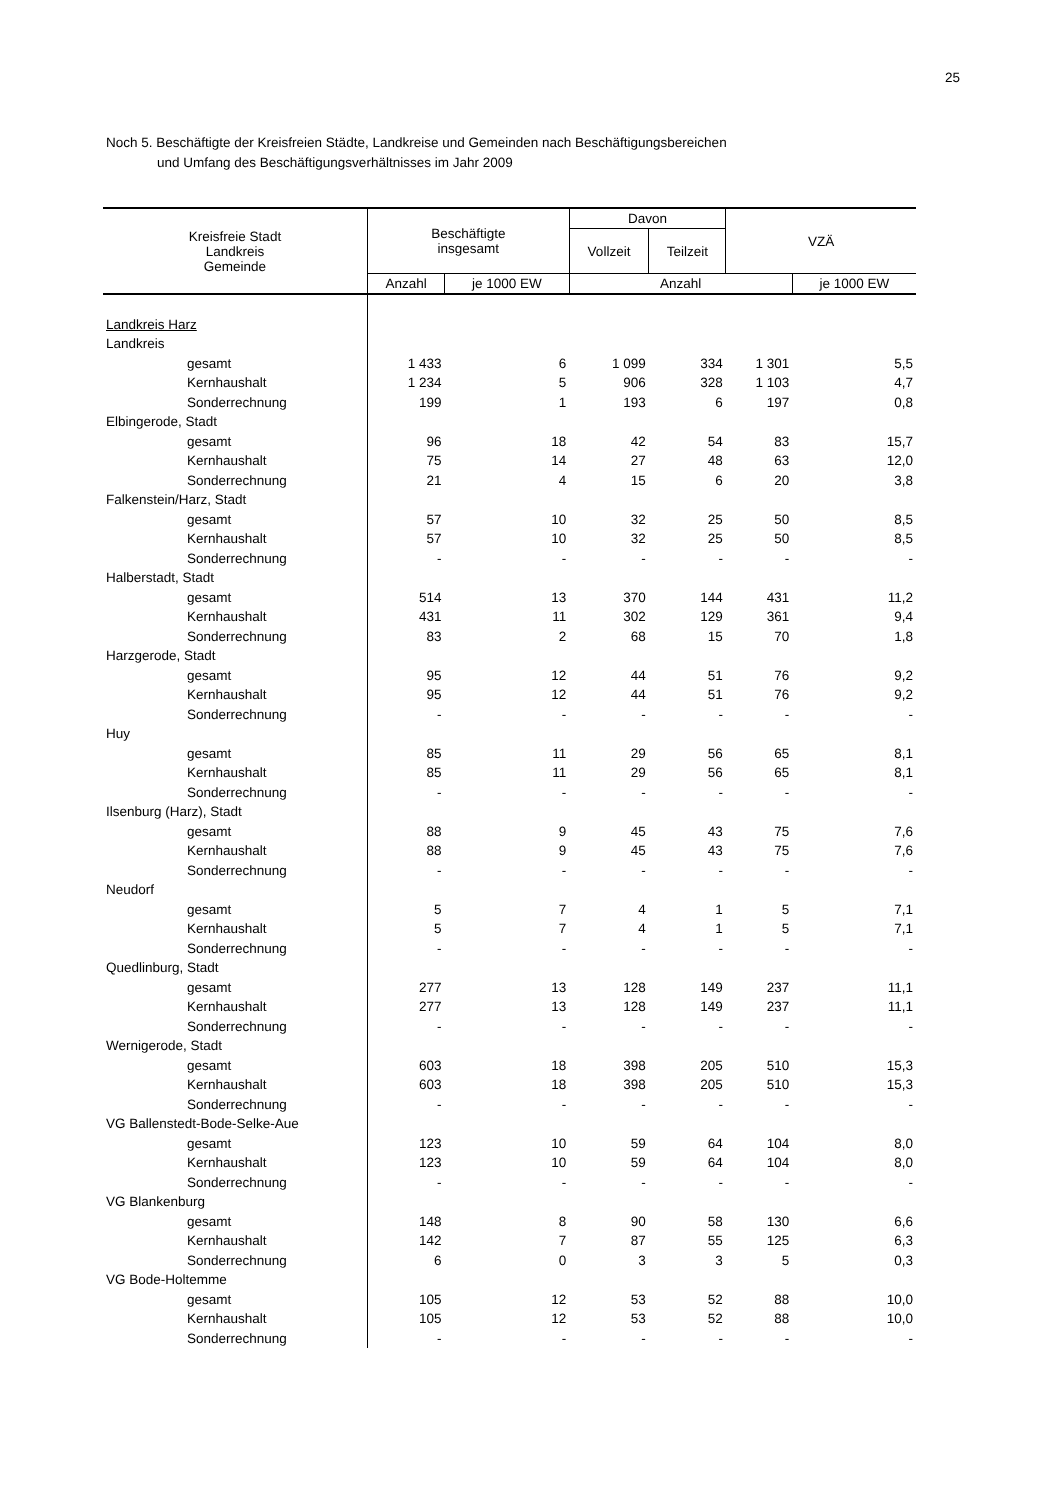25
Noch 5. Beschäftigte der Kreisfreien Städte, Landkreise und Gemeinden nach Beschäftigungsbereichen
und Umfang des Beschäftigungsverhältnisses im Jahr 2009
| Kreisfreie Stadt Landkreis Gemeinde | Beschäftigte insgesamt | | Davon | | VZÄ | |
| --- | --- | --- | --- | --- | --- | --- |
| | | | Vollzeit | Teilzeit | | |
| | Anzahl | je 1000 EW | Anzahl | | | je 1000 EW |
| Landkreis Harz | | | | | | |
| Landkreis | | | | | | |
| gesamt | 1 433 | 6 | 1 099 | 334 | 1 301 | 5,5 |
| Kernhaushalt | 1 234 | 5 | 906 | 328 | 1 103 | 4,7 |
| Sonderrechnung | 199 | 1 | 193 | 6 | 197 | 0,8 |
| Elbingerode, Stadt | | | | | | |
| gesamt | 96 | 18 | 42 | 54 | 83 | 15,7 |
| Kernhaushalt | 75 | 14 | 27 | 48 | 63 | 12,0 |
| Sonderrechnung | 21 | 4 | 15 | 6 | 20 | 3,8 |
| Falkenstein/Harz, Stadt | | | | | | |
| gesamt | 57 | 10 | 32 | 25 | 50 | 8,5 |
| Kernhaushalt | 57 | 10 | 32 | 25 | 50 | 8,5 |
| Sonderrechnung | - | - | - | - | - | - |
| Halberstadt, Stadt | | | | | | |
| gesamt | 514 | 13 | 370 | 144 | 431 | 11,2 |
| Kernhaushalt | 431 | 11 | 302 | 129 | 361 | 9,4 |
| Sonderrechnung | 83 | 2 | 68 | 15 | 70 | 1,8 |
| Harzgerode, Stadt | | | | | | |
| gesamt | 95 | 12 | 44 | 51 | 76 | 9,2 |
| Kernhaushalt | 95 | 12 | 44 | 51 | 76 | 9,2 |
| Sonderrechnung | - | - | - | - | - | - |
| Huy | | | | | | |
| gesamt | 85 | 11 | 29 | 56 | 65 | 8,1 |
| Kernhaushalt | 85 | 11 | 29 | 56 | 65 | 8,1 |
| Sonderrechnung | - | - | - | - | - | - |
| Ilsenburg (Harz), Stadt | | | | | | |
| gesamt | 88 | 9 | 45 | 43 | 75 | 7,6 |
| Kernhaushalt | 88 | 9 | 45 | 43 | 75 | 7,6 |
| Sonderrechnung | - | - | - | - | - | - |
| Neudorf | | | | | | |
| gesamt | 5 | 7 | 4 | 1 | 5 | 7,1 |
| Kernhaushalt | 5 | 7 | 4 | 1 | 5 | 7,1 |
| Sonderrechnung | - | - | - | - | - | - |
| Quedlinburg, Stadt | | | | | | |
| gesamt | 277 | 13 | 128 | 149 | 237 | 11,1 |
| Kernhaushalt | 277 | 13 | 128 | 149 | 237 | 11,1 |
| Sonderrechnung | - | - | - | - | - | - |
| Wernigerode, Stadt | | | | | | |
| gesamt | 603 | 18 | 398 | 205 | 510 | 15,3 |
| Kernhaushalt | 603 | 18 | 398 | 205 | 510 | 15,3 |
| Sonderrechnung | - | - | - | - | - | - |
| VG Ballenstedt-Bode-Selke-Aue | | | | | | |
| gesamt | 123 | 10 | 59 | 64 | 104 | 8,0 |
| Kernhaushalt | 123 | 10 | 59 | 64 | 104 | 8,0 |
| Sonderrechnung | - | - | - | - | - | - |
| VG Blankenburg | | | | | | |
| gesamt | 148 | 8 | 90 | 58 | 130 | 6,6 |
| Kernhaushalt | 142 | 7 | 87 | 55 | 125 | 6,3 |
| Sonderrechnung | 6 | 0 | 3 | 3 | 5 | 0,3 |
| VG Bode-Holtemme | | | | | | |
| gesamt | 105 | 12 | 53 | 52 | 88 | 10,0 |
| Kernhaushalt | 105 | 12 | 53 | 52 | 88 | 10,0 |
| Sonderrechnung | - | - | - | - | - | - |